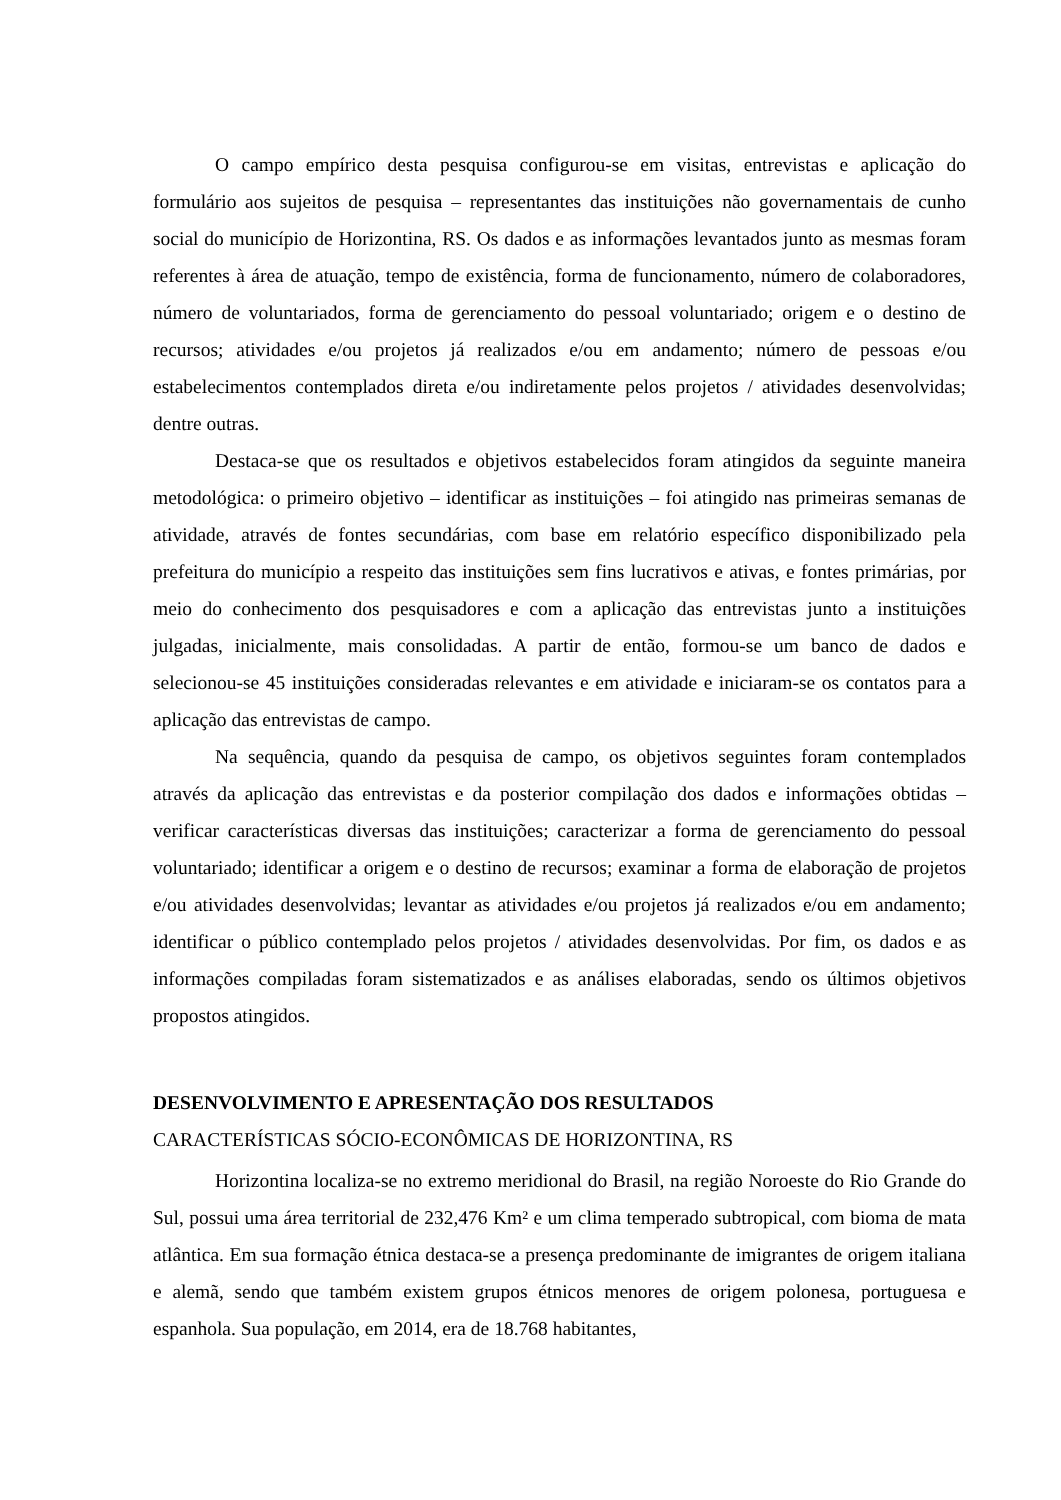O campo empírico desta pesquisa configurou-se em visitas, entrevistas e aplicação do formulário aos sujeitos de pesquisa – representantes das instituições não governamentais de cunho social do município de Horizontina, RS. Os dados e as informações levantados junto as mesmas foram referentes à área de atuação, tempo de existência, forma de funcionamento, número de colaboradores, número de voluntariados, forma de gerenciamento do pessoal voluntariado; origem e o destino de recursos; atividades e/ou projetos já realizados e/ou em andamento; número de pessoas e/ou estabelecimentos contemplados direta e/ou indiretamente pelos projetos / atividades desenvolvidas; dentre outras.
Destaca-se que os resultados e objetivos estabelecidos foram atingidos da seguinte maneira metodológica: o primeiro objetivo – identificar as instituições – foi atingido nas primeiras semanas de atividade, através de fontes secundárias, com base em relatório específico disponibilizado pela prefeitura do município a respeito das instituições sem fins lucrativos e ativas, e fontes primárias, por meio do conhecimento dos pesquisadores e com a aplicação das entrevistas junto a instituições julgadas, inicialmente, mais consolidadas. A partir de então, formou-se um banco de dados e selecionou-se 45 instituições consideradas relevantes e em atividade e iniciaram-se os contatos para a aplicação das entrevistas de campo.
Na sequência, quando da pesquisa de campo, os objetivos seguintes foram contemplados através da aplicação das entrevistas e da posterior compilação dos dados e informações obtidas – verificar características diversas das instituições; caracterizar a forma de gerenciamento do pessoal voluntariado; identificar a origem e o destino de recursos; examinar a forma de elaboração de projetos e/ou atividades desenvolvidas; levantar as atividades e/ou projetos já realizados e/ou em andamento; identificar o público contemplado pelos projetos / atividades desenvolvidas. Por fim, os dados e as informações compiladas foram sistematizados e as análises elaboradas, sendo os últimos objetivos propostos atingidos.
DESENVOLVIMENTO E APRESENTAÇÃO DOS RESULTADOS
CARACTERÍSTICAS SÓCIO-ECONÔMICAS DE HORIZONTINA, RS
Horizontina localiza-se no extremo meridional do Brasil, na região Noroeste do Rio Grande do Sul, possui uma área territorial de 232,476 Km² e um clima temperado subtropical, com bioma de mata atlântica. Em sua formação étnica destaca-se a presença predominante de imigrantes de origem italiana e alemã, sendo que também existem grupos étnicos menores de origem polonesa, portuguesa e espanhola. Sua população, em 2014, era de 18.768 habitantes,